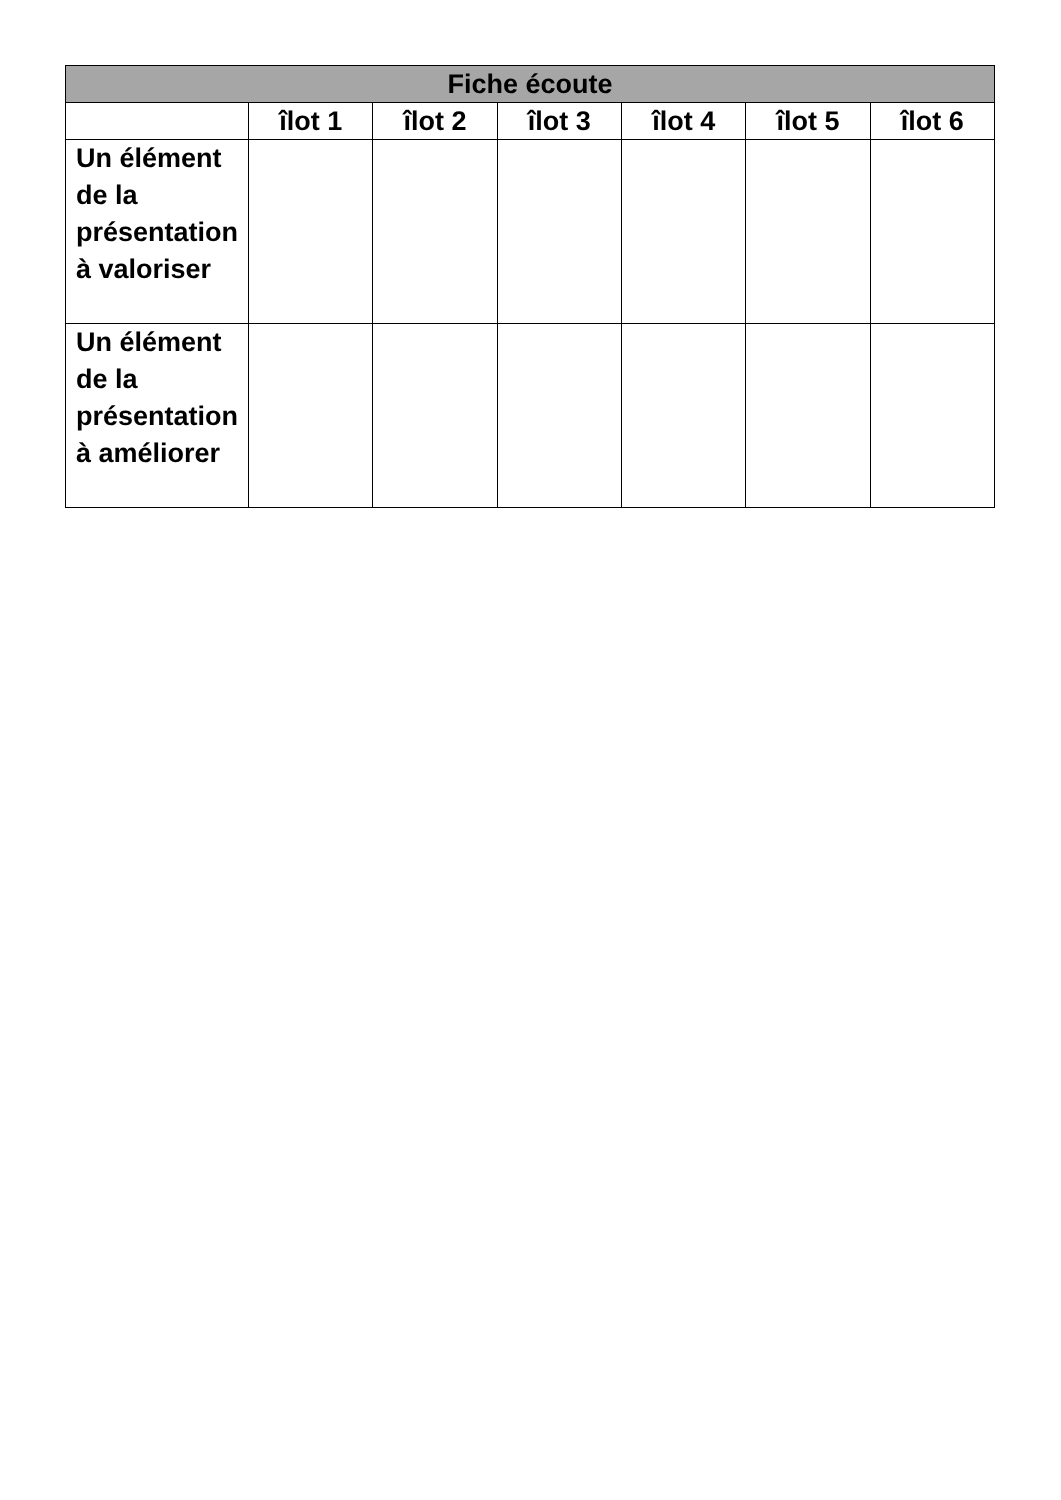| Fiche écoute | | | | | | |
| --- | --- | --- | --- | --- | --- | --- |
| | îlot 1 | îlot 2 | îlot 3 | îlot 4 | îlot 5 | îlot 6 |
| Un élément de la présentation à valoriser | | | | | | |
| Un élément de la présentation à améliorer | | | | | | |